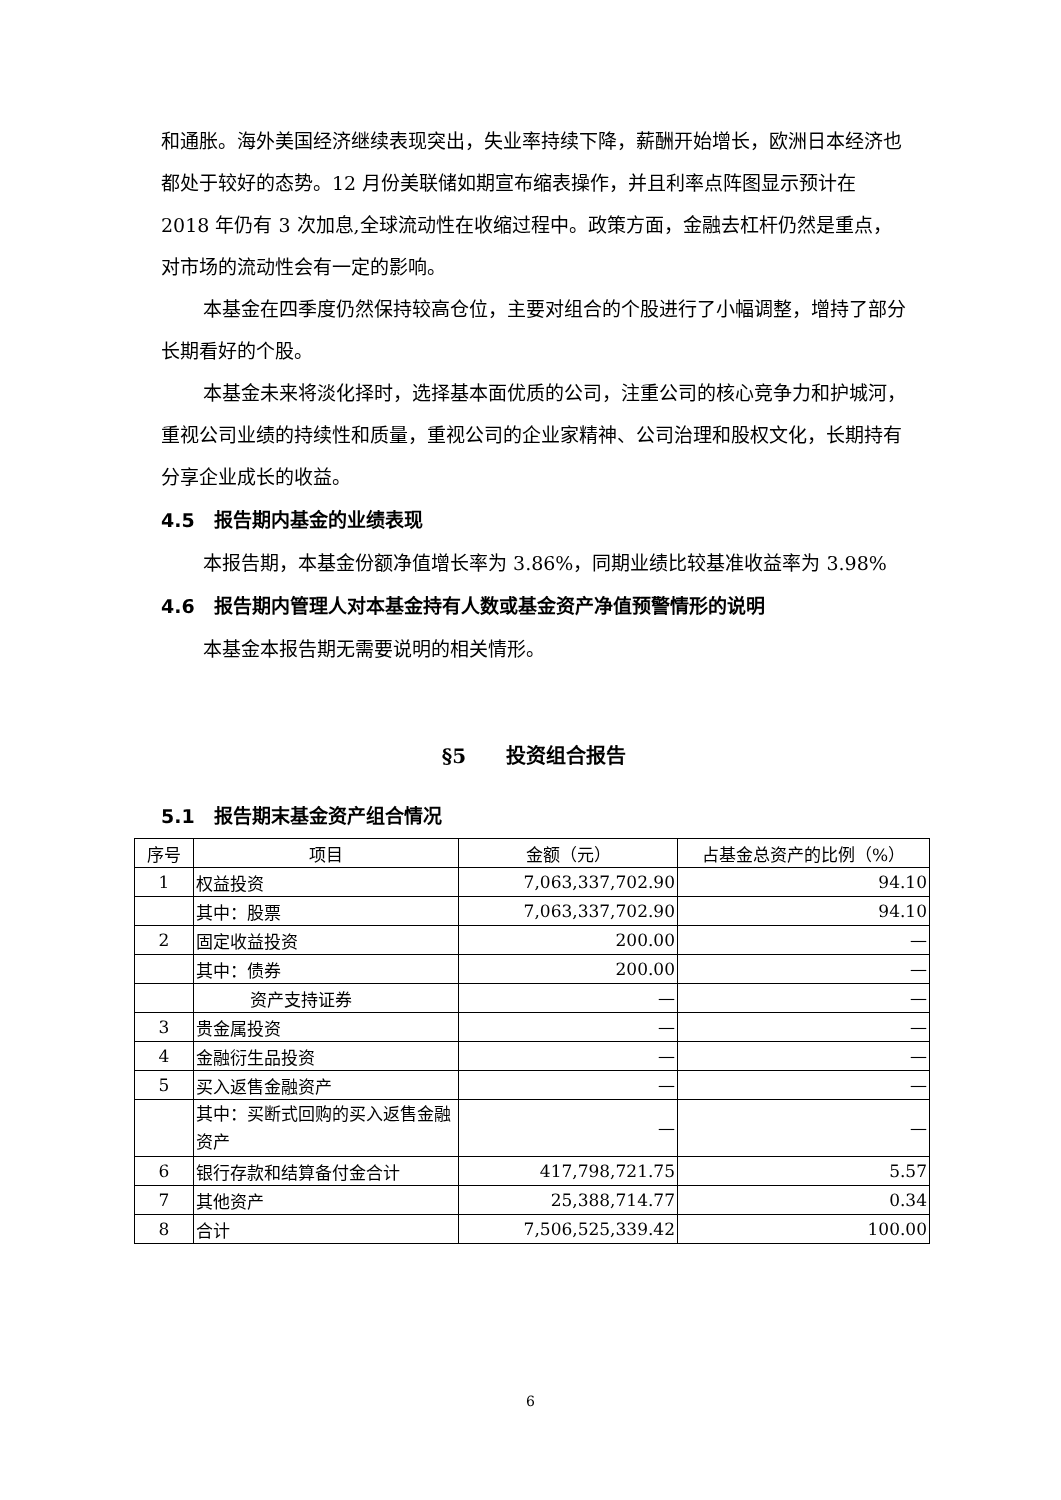和通胀。海外美国经济继续表现突出，失业率持续下降，薪酬开始增长，欧洲日本经济也都处于较好的态势。12 月份美联储如期宣布缩表操作，并且利率点阵图显示预计在 2018 年仍有 3 次加息,全球流动性在收缩过程中。政策方面，金融去杠杆仍然是重点，对市场的流动性会有一定的影响。
本基金在四季度仍然保持较高仓位，主要对组合的个股进行了小幅调整，增持了部分长期看好的个股。
本基金未来将淡化择时，选择基本面优质的公司，注重公司的核心竞争力和护城河，重视公司业绩的持续性和质量，重视公司的企业家精神、公司治理和股权文化，长期持有分享企业成长的收益。
4.5　报告期内基金的业绩表现
本报告期，本基金份额净值增长率为 3.86%，同期业绩比较基准收益率为 3.98%
4.6　报告期内管理人对本基金持有人数或基金资产净值预警情形的说明
本基金本报告期无需要说明的相关情形。
§5　　投资组合报告
5.1　报告期末基金资产组合情况
| 序号 | 项目 | 金额（元） | 占基金总资产的比例（%） |
| --- | --- | --- | --- |
| 1 | 权益投资 | 7,063,337,702.90 | 94.10 |
| | 其中：股票 | 7,063,337,702.90 | 94.10 |
| 2 | 固定收益投资 | 200.00 | — |
| | 其中：债券 | 200.00 | — |
| | 资产支持证券 | — | — |
| 3 | 贵金属投资 | — | — |
| 4 | 金融衍生品投资 | — | — |
| 5 | 买入返售金融资产 | — | — |
| | 其中：买断式回购的买入返售金融资产 | — | — |
| 6 | 银行存款和结算备付金合计 | 417,798,721.75 | 5.57 |
| 7 | 其他资产 | 25,388,714.77 | 0.34 |
| 8 | 合计 | 7,506,525,339.42 | 100.00 |
6